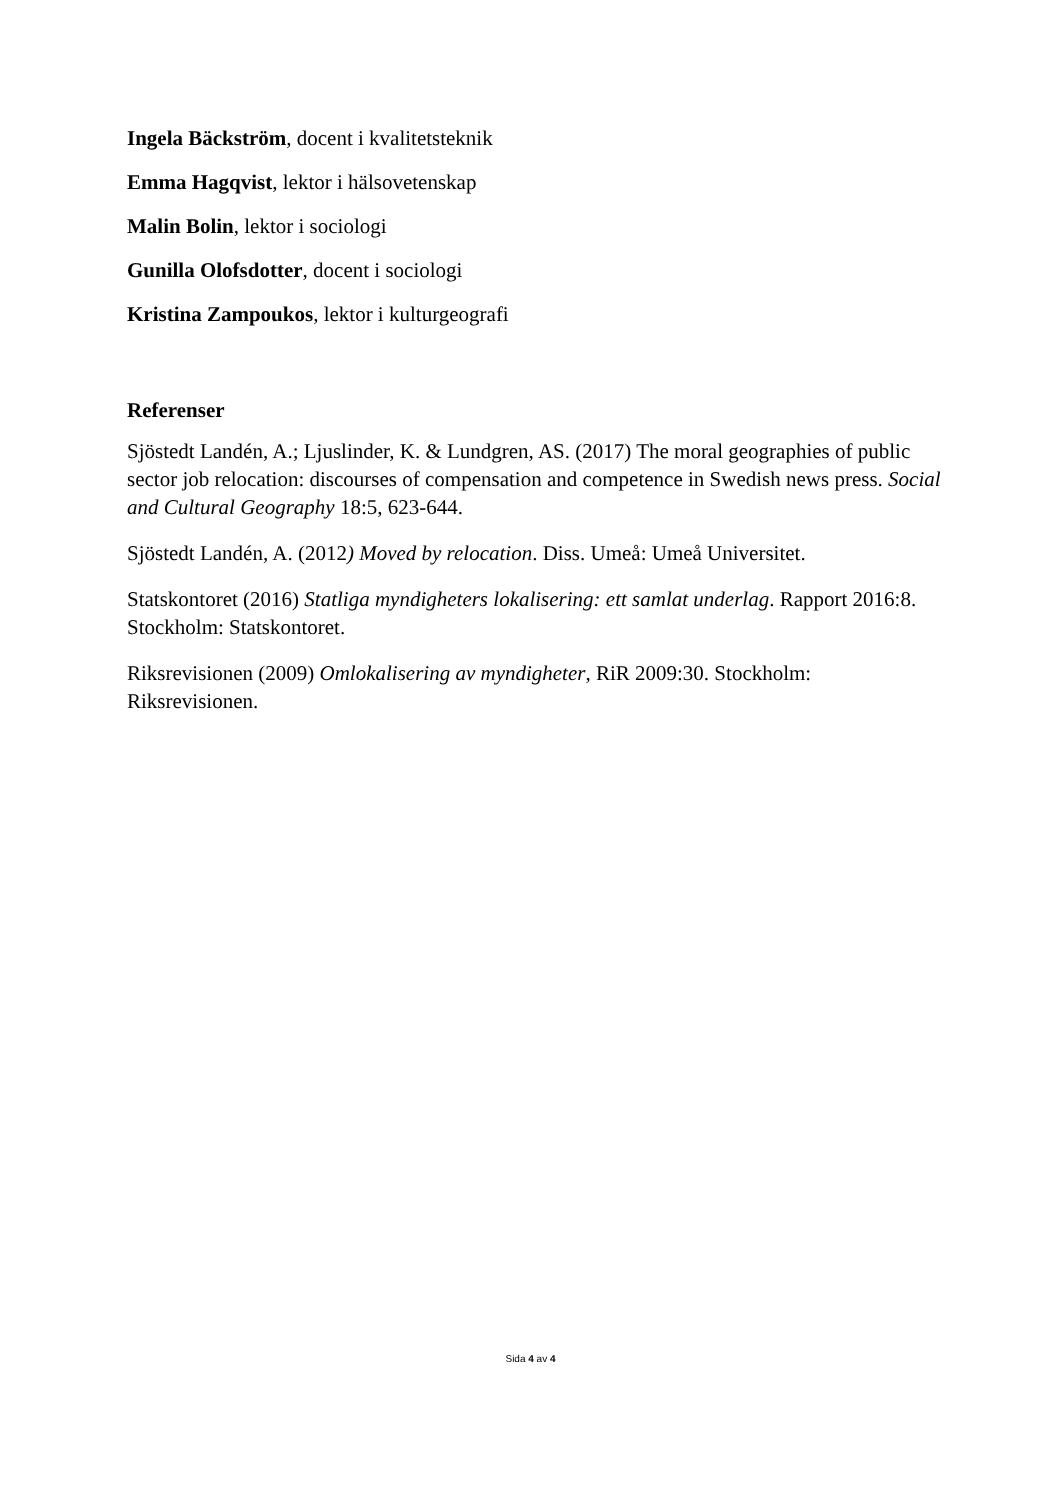Ingela Bäckström, docent i kvalitetsteknik
Emma Hagqvist, lektor i hälsovetenskap
Malin Bolin, lektor i sociologi
Gunilla Olofsdotter, docent i sociologi
Kristina Zampoukos, lektor i kulturgeografi
Referenser
Sjöstedt Landén, A.; Ljuslinder, K. & Lundgren, AS. (2017) The moral geographies of public sector job relocation: discourses of compensation and competence in Swedish news press. Social and Cultural Geography 18:5, 623-644.
Sjöstedt Landén, A. (2012) Moved by relocation. Diss. Umeå: Umeå Universitet.
Statskontoret (2016) Statliga myndigheters lokalisering: ett samlat underlag. Rapport 2016:8. Stockholm: Statskontoret.
Riksrevisionen (2009) Omlokalisering av myndigheter, RiR 2009:30. Stockholm: Riksrevisionen.
Sida 4 av 4